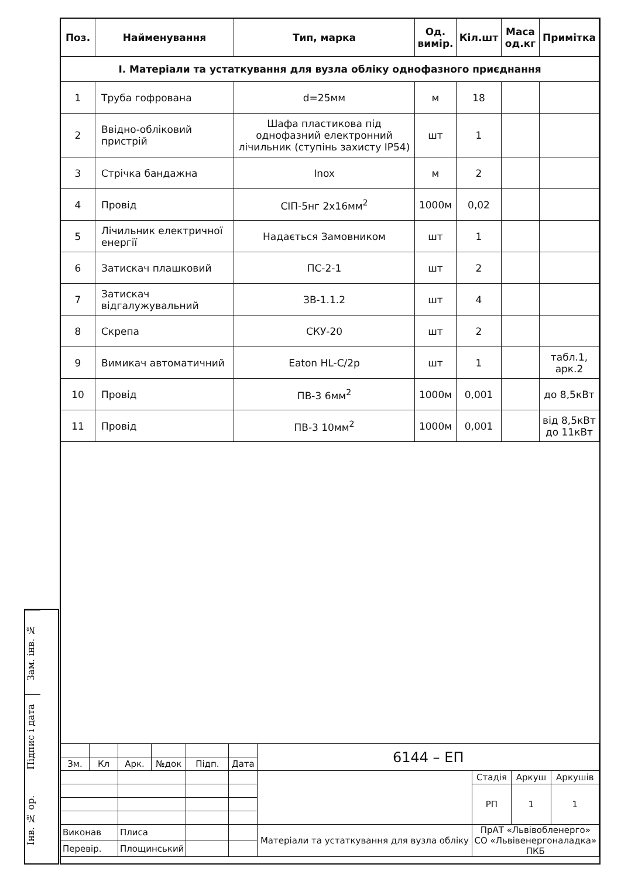| Поз. | Найменування | Тип, марка | Од. вимір. | Кіл.шт | Маса од.кг | Примітка |
| --- | --- | --- | --- | --- | --- | --- |
| I. Матеріали та устаткування для вузла обліку однофазного приєднання | | | | | | |
| 1 | Труба гофрована | d=25мм | м | 18 | | |
| 2 | Ввідно-обліковий пристрій | Шафа пластикова під однофазний електронний лічильник (ступінь захисту IP54) | шт | 1 | | |
| 3 | Стрічка бандажна | Inox | м | 2 | | |
| 4 | Провід | СІП-5нг 2х16мм<sup>2</sup> | 1000м | 0,02 | | |
| 5 | Лічильник електричної енергії | Надається Замовником | шт | 1 | | |
| 6 | Затискач плашковий | ПС-2-1 | шт | 2 | | |
| 7 | Затискач відгалужувальний | ЗВ-1.1.2 | шт | 4 | | |
| 8 | Скрепа | СКУ-20 | шт | 2 | | |
| 9 | Вимикач автоматичний | Eaton HL-C/2p | шт | 1 | | табл.1, арк.2 |
| 10 | Провід | ПВ-3 6мм<sup>2</sup> | 1000м | 0,001 | | до 8,5кВт |
| 11 | Провід | ПВ-3 10мм<sup>2</sup> | 1000м | 0,001 | | від 8,5кВт до 11кВт |
Зам. інв. №
Підпис і дата
Інв. № ор.
| | | | | | | 6144 – ЕП | | | |
| Зм. | Кл | Арк. | №док | Підп. | Дата | | | | |
| | | | | | | | Стадія | Аркуш | Аркушів |
| | | | | | | | РП | 1 | 1 |
| Виконав | | Плиса | | | | Матеріали та устаткування для вузла обліку | ПрАТ «Львівобленерго» СО «Львівенергоналадка» ПКБ | | |
| Перевір. | | Площинський | | | | | | | |